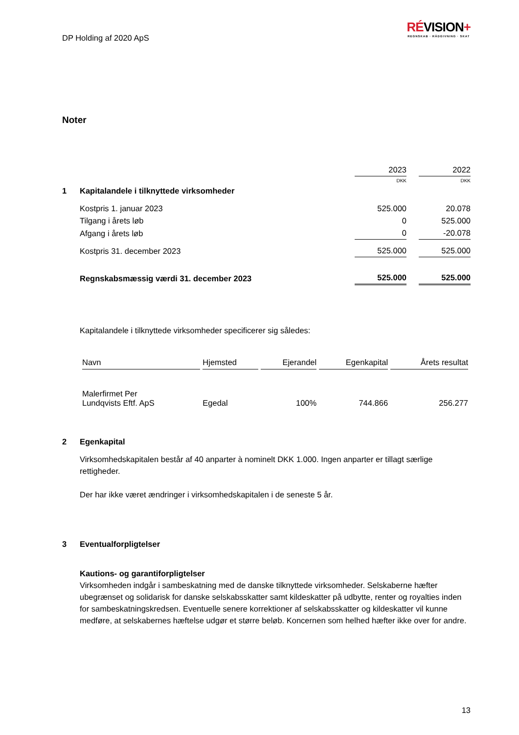DP Holding af 2020 ApS
RÉVISION+
REGNSKAB · RÅDGIVNING · SKAT
Noter
| | | 2023 | | 2022 |
| | | DKK | | DKK |
| 1 | Kapitalandele i tilknyttede virksomheder | | | |
| | Kostpris 1. januar 2023 | 525.000 | | 20.078 |
| | Tilgang i årets løb | 0 | | 525.000 |
| | Afgang i årets løb | 0 | | -20.078 |
| | Kostpris 31. december 2023 | 525.000 | | 525.000 |
| | Regnskabsmæssig værdi 31. december 2023 | 525.000 | | 525.000 |
Kapitalandele i tilknyttede virksomheder specificerer sig således:
| Navn | Hjemsted | Ejerandel | Egenkapital | Årets resultat |
| --- | --- | --- | --- | --- |
| Malerfirmet Per Lundqvists Eftf. ApS | Egedal | 100% | 744.866 | 256.277 |
2 Egenkapital
Virksomhedskapitalen består af 40 anparter à nominelt DKK 1.000. Ingen anparter er tillagt særlige rettigheder.
Der har ikke været ændringer i virksomhedskapitalen i de seneste 5 år.
3 Eventualforpligtelser
Kautions- og garantiforpligtelser
Virksomheden indgår i sambeskatning med de danske tilknyttede virksomheder. Selskaberne hæfter ubegrænset og solidarisk for danske selskabsskatter samt kildeskatter på udbytte, renter og royalties inden for sambeskatningskredsen. Eventuelle senere korrektioner af selskabsskatter og kildeskatter vil kunne medføre, at selskabernes hæftelse udgør et større beløb. Koncernen som helhed hæfter ikke over for andre.
13